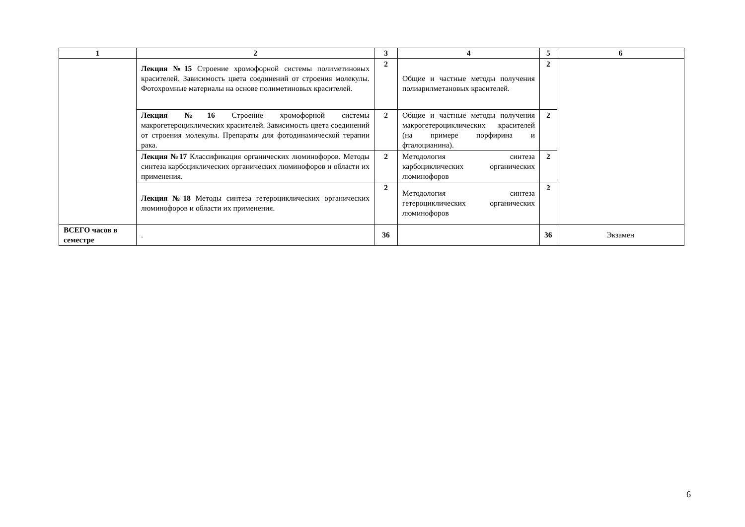| 1 | 2 | 3 | 4 | 5 | 6 |
| --- | --- | --- | --- | --- | --- |
| | Лекция №15 Строение хромофорной системы полиметиновых красителей. Зависимость цвета соединений от строения молекулы. Фотохромные материалы на основе полиметиновых красителей. | 2 | Общие и частные методы получения полиарилметановых красителей. | 2 | |
| | Лекция №16 Строение хромофорной системы макрогетероциклических красителей. Зависимость цвета соединений от строения молекулы. Препараты для фотодинамической терапии рака. | 2 | Общие и частные методы получения макрогетероциклических красителей (на примере порфирина и фталоцианина). | 2 | |
| | Лекция №17 Классификация органических люминофоров. Методы синтеза карбоциклических органических люминофоров и области их применения. | 2 | Методология синтеза карбоциклических органических люминофоров | 2 | |
| | Лекция №18 Методы синтеза гетероциклических органических люминофоров и области их применения. | 2 | Методология синтеза гетероциклических органических люминофоров | 2 | |
| ВСЕГО часов в семестре | . | 36 | | 36 | Экзамен |
6